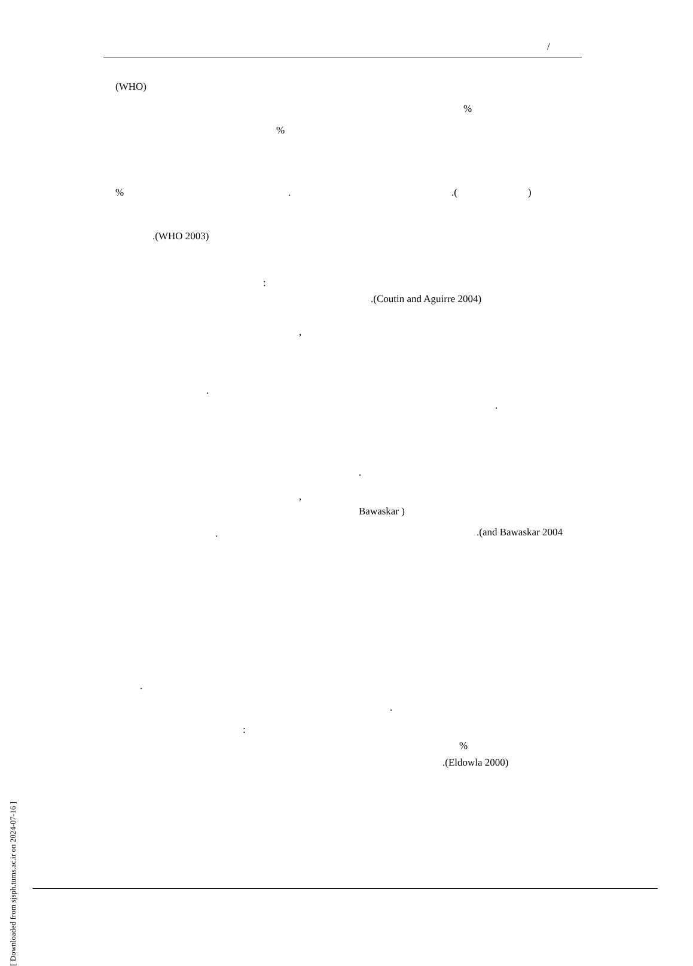/
(WHO)
%
%
% . .( )
.(WHO 2003)
:
.(Coutin and Aguirre 2004)
,
.
.
.
,
Bawaskar )
. .(and Bawaskar 2004
.
.
:
%
.(Eldowla 2000)
[ Downloaded from sjsph.tums.ac.ir on 2024-07-16 ]